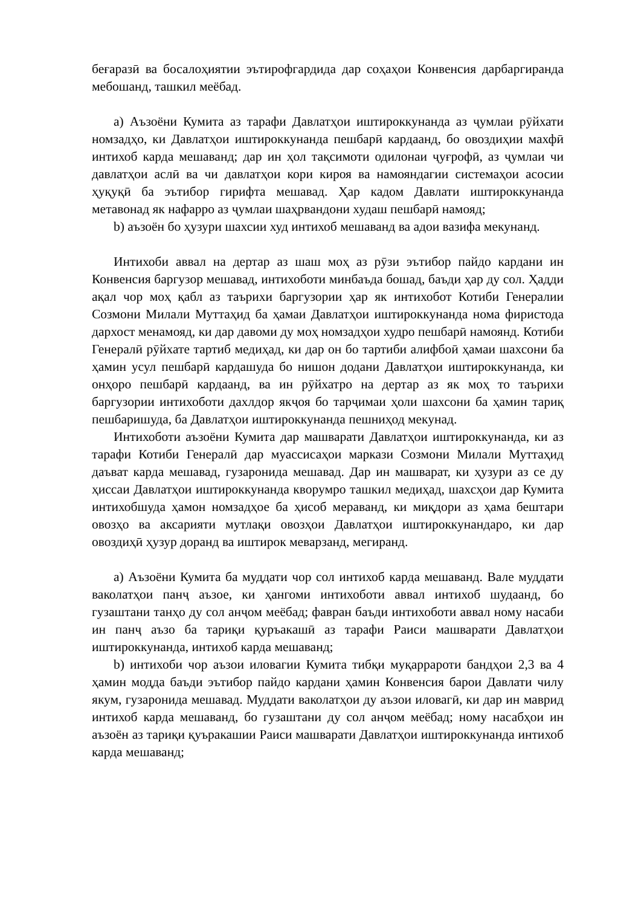беғаразӣ ва босалоҳиятии эътирофгардида дар соҳаҳои Конвенсия дарбаргиранда мебошанд, ташкил меёбад.
a) Аъзоёни Кумита аз тарафи Давлатҳои иштироккунанда аз ҷумлаи рӯйхати номзадҳо, ки Давлатҳои иштироккунанда пешбарӣ кардаанд, бо овоздиҳии махфӣ интихоб карда мешаванд; дар ин ҳол тақсимоти одилонаи ҷуғрофӣ, аз ҷумлаи чи давлатҳои аслӣ ва чи давлатҳои кори кироя ва намояндагии системаҳои асосии ҳуқуқӣ ба эътибор гирифта мешавад. Ҳар кадом Давлати иштироккунанда метавонад як нафарро аз ҷумлаи шаҳрвандони худаш пешбарӣ намояд;
b) аъзоён бо ҳузури шахсии худ интихоб мешаванд ва адои вазифа мекунанд.
Интихоби аввал на дертар аз шаш моҳ аз рӯзи эътибор пайдо кардани ин Конвенсия баргузор мешавад, интихоботи минбаъда бошад, баъди ҳар ду сол. Ҳадди ақал чор моҳ қабл аз таърихи баргузории ҳар як интихобот Котиби Генералии Созмони Милали Муттаҳид ба ҳамаи Давлатҳои иштироккунанда нома фиристода дархост менамояд, ки дар давоми ду моҳ номзадҳои худро пешбарӣ намоянд. Котиби Генералӣ рӯйхате тартиб медиҳад, ки дар он бо тартиби алифбоӣ ҳамаи шахсони ба ҳамин усул пешбарӣ кардашуда бо нишон додани Давлатҳои иштироккунанда, ки онҳоро пешбарӣ кардаанд, ва ин рӯйхатро на дертар аз як моҳ то таърихи баргузории интихоботи дахлдор якҷоя бо тарҷимаи ҳоли шахсони ба ҳамин тариқ пешбаришуда, ба Давлатҳои иштироккунанда пешниҳод мекунад.
Интихоботи аъзоёни Кумита дар машварати Давлатҳои иштироккунанда, ки аз тарафи Котиби Генералӣ дар муассисаҳои маркази Созмони Милали Муттаҳид даъват карда мешавад, гузаронида мешавад. Дар ин машварат, ки ҳузури аз се ду ҳиссаи Давлатҳои иштироккунанда кворумро ташкил медиҳад, шахсҳои дар Кумита интихобшуда ҳамон номзадҳое ба ҳисоб мераванд, ки миқдори аз ҳама бештари овозҳо ва аксарияти мутлақи овозҳои Давлатҳои иштироккунандаро, ки дар овоздиҳӣ ҳузур доранд ва иштирок меварзанд, мегиранд.
a) Аъзоёни Кумита ба муддати чор сол интихоб карда мешаванд. Вале муддати ваколатҳои панҷ аъзое, ки ҳангоми интихоботи аввал интихоб шудаанд, бо гузаштани танҳо ду сол анҷом меёбад; фавран баъди интихоботи аввал ному насаби ин панҷ аъзо ба тариқи қуръакашӣ аз тарафи Раиси машварати Давлатҳои иштироккунанда, интихоб карда мешаванд;
b) интихоби чор аъзои иловагии Кумита тибқи муқаррароти бандҳои 2,3 ва 4 ҳамин модда баъди эътибор пайдо кардани ҳамин Конвенсия барои Давлати чилу якум, гузаронида мешавад. Муддати ваколатҳои ду аъзои иловагӣ, ки дар ин маврид интихоб карда мешаванд, бо гузаштани ду сол анҷом меёбад; ному насабҳои ин аъзоён аз тариқи қуъракашии Раиси машварати Давлатҳои иштироккунанда интихоб карда мешаванд;